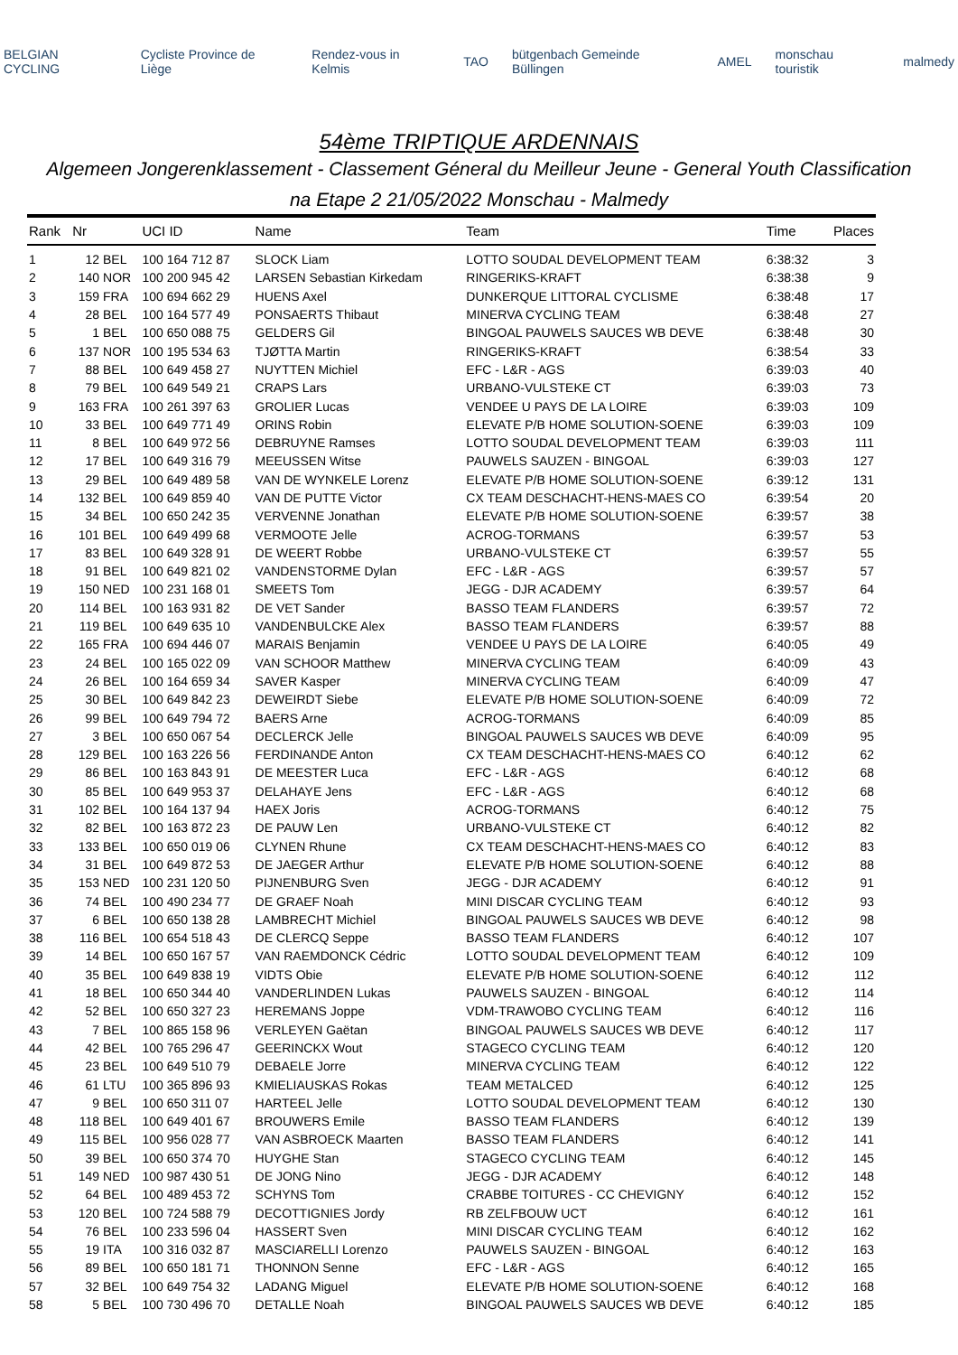BELGIAN CYCLING Cycliste Province de Liège Rendez-vous in Kelmis TAO bütgenbach Gemeinde Büllingen AMEL monschau touristik malmedy
54ème TRIPTIQUE ARDENNAIS
Algemeen Jongerenklassement - Classement Géneral du Meilleur Jeune - General Youth Classification
na Etape 2 21/05/2022 Monschau - Malmedy
| Rank | Nr | | UCI ID | Name | Team | Time | Places |
| --- | --- | --- | --- | --- | --- | --- | --- |
| 1 | 12 | BEL | 100 164 712 87 | SLOCK Liam | LOTTO SOUDAL DEVELOPMENT TEAM | 6:38:32 | 3 |
| 2 | 140 | NOR | 100 200 945 42 | LARSEN Sebastian Kirkedam | RINGERIKS-KRAFT | 6:38:38 | 9 |
| 3 | 159 | FRA | 100 694 662 29 | HUENS Axel | DUNKERQUE LITTORAL CYCLISME | 6:38:48 | 17 |
| 4 | 28 | BEL | 100 164 577 49 | PONSAERTS Thibaut | MINERVA CYCLING TEAM | 6:38:48 | 27 |
| 5 | 1 | BEL | 100 650 088 75 | GELDERS Gil | BINGOAL PAUWELS SAUCES WB DEVE | 6:38:48 | 30 |
| 6 | 137 | NOR | 100 195 534 63 | TJØTTA Martin | RINGERIKS-KRAFT | 6:38:54 | 33 |
| 7 | 88 | BEL | 100 649 458 27 | NUYTTEN Michiel | EFC - L&R - AGS | 6:39:03 | 40 |
| 8 | 79 | BEL | 100 649 549 21 | CRAPS Lars | URBANO-VULSTEKE CT | 6:39:03 | 73 |
| 9 | 163 | FRA | 100 261 397 63 | GROLIER Lucas | VENDEE U PAYS DE LA LOIRE | 6:39:03 | 109 |
| 10 | 33 | BEL | 100 649 771 49 | ORINS Robin | ELEVATE P/B HOME SOLUTION-SOENE | 6:39:03 | 109 |
| 11 | 8 | BEL | 100 649 972 56 | DEBRUYNE Ramses | LOTTO SOUDAL DEVELOPMENT TEAM | 6:39:03 | 111 |
| 12 | 17 | BEL | 100 649 316 79 | MEEUSSEN Witse | PAUWELS SAUZEN - BINGOAL | 6:39:03 | 127 |
| 13 | 29 | BEL | 100 649 489 58 | VAN DE WYNKELE Lorenz | ELEVATE P/B HOME SOLUTION-SOENE | 6:39:12 | 131 |
| 14 | 132 | BEL | 100 649 859 40 | VAN DE PUTTE Victor | CX TEAM DESCHACHT-HENS-MAES CO | 6:39:54 | 20 |
| 15 | 34 | BEL | 100 650 242 35 | VERVENNE Jonathan | ELEVATE P/B HOME SOLUTION-SOENE | 6:39:57 | 38 |
| 16 | 101 | BEL | 100 649 499 68 | VERMOOTE Jelle | ACROG-TORMANS | 6:39:57 | 53 |
| 17 | 83 | BEL | 100 649 328 91 | DE WEERT Robbe | URBANO-VULSTEKE CT | 6:39:57 | 55 |
| 18 | 91 | BEL | 100 649 821 02 | VANDENSTORME Dylan | EFC - L&R - AGS | 6:39:57 | 57 |
| 19 | 150 | NED | 100 231 168 01 | SMEETS Tom | JEGG - DJR ACADEMY | 6:39:57 | 64 |
| 20 | 114 | BEL | 100 163 931 82 | DE VET Sander | BASSO TEAM FLANDERS | 6:39:57 | 72 |
| 21 | 119 | BEL | 100 649 635 10 | VANDENBULCKE Alex | BASSO TEAM FLANDERS | 6:39:57 | 88 |
| 22 | 165 | FRA | 100 694 446 07 | MARAIS Benjamin | VENDEE U PAYS DE LA LOIRE | 6:40:05 | 49 |
| 23 | 24 | BEL | 100 165 022 09 | VAN SCHOOR Matthew | MINERVA CYCLING TEAM | 6:40:09 | 43 |
| 24 | 26 | BEL | 100 164 659 34 | SAVER Kasper | MINERVA CYCLING TEAM | 6:40:09 | 47 |
| 25 | 30 | BEL | 100 649 842 23 | DEWEIRDT Siebe | ELEVATE P/B HOME SOLUTION-SOENE | 6:40:09 | 72 |
| 26 | 99 | BEL | 100 649 794 72 | BAERS Arne | ACROG-TORMANS | 6:40:09 | 85 |
| 27 | 3 | BEL | 100 650 067 54 | DECLERCK Jelle | BINGOAL PAUWELS SAUCES WB DEVE | 6:40:09 | 95 |
| 28 | 129 | BEL | 100 163 226 56 | FERDINANDE Anton | CX TEAM DESCHACHT-HENS-MAES CO | 6:40:12 | 62 |
| 29 | 86 | BEL | 100 163 843 91 | DE MEESTER Luca | EFC - L&R - AGS | 6:40:12 | 68 |
| 30 | 85 | BEL | 100 649 953 37 | DELAHAYE Jens | EFC - L&R - AGS | 6:40:12 | 68 |
| 31 | 102 | BEL | 100 164 137 94 | HAEX Joris | ACROG-TORMANS | 6:40:12 | 75 |
| 32 | 82 | BEL | 100 163 872 23 | DE PAUW Len | URBANO-VULSTEKE CT | 6:40:12 | 82 |
| 33 | 133 | BEL | 100 650 019 06 | CLYNEN Rhune | CX TEAM DESCHACHT-HENS-MAES CO | 6:40:12 | 83 |
| 34 | 31 | BEL | 100 649 872 53 | DE JAEGER Arthur | ELEVATE P/B HOME SOLUTION-SOENE | 6:40:12 | 88 |
| 35 | 153 | NED | 100 231 120 50 | PIJNENBURG Sven | JEGG - DJR ACADEMY | 6:40:12 | 91 |
| 36 | 74 | BEL | 100 490 234 77 | DE GRAEF Noah | MINI DISCAR CYCLING TEAM | 6:40:12 | 93 |
| 37 | 6 | BEL | 100 650 138 28 | LAMBRECHT Michiel | BINGOAL PAUWELS SAUCES WB DEVE | 6:40:12 | 98 |
| 38 | 116 | BEL | 100 654 518 43 | DE CLERCQ Seppe | BASSO TEAM FLANDERS | 6:40:12 | 107 |
| 39 | 14 | BEL | 100 650 167 57 | VAN RAEMDONCK Cédric | LOTTO SOUDAL DEVELOPMENT TEAM | 6:40:12 | 109 |
| 40 | 35 | BEL | 100 649 838 19 | VIDTS Obie | ELEVATE P/B HOME SOLUTION-SOENE | 6:40:12 | 112 |
| 41 | 18 | BEL | 100 650 344 40 | VANDERLINDEN Lukas | PAUWELS SAUZEN - BINGOAL | 6:40:12 | 114 |
| 42 | 52 | BEL | 100 650 327 23 | HEREMANS Joppe | VDM-TRAWOBO CYCLING TEAM | 6:40:12 | 116 |
| 43 | 7 | BEL | 100 865 158 96 | VERLEYEN Gaëtan | BINGOAL PAUWELS SAUCES WB DEVE | 6:40:12 | 117 |
| 44 | 42 | BEL | 100 765 296 47 | GEERINCKX Wout | STAGECO CYCLING TEAM | 6:40:12 | 120 |
| 45 | 23 | BEL | 100 649 510 79 | DEBAELE Jorre | MINERVA CYCLING TEAM | 6:40:12 | 122 |
| 46 | 61 | LTU | 100 365 896 93 | KMIELIAUSKAS Rokas | TEAM METALCED | 6:40:12 | 125 |
| 47 | 9 | BEL | 100 650 311 07 | HARTEEL Jelle | LOTTO SOUDAL DEVELOPMENT TEAM | 6:40:12 | 130 |
| 48 | 118 | BEL | 100 649 401 67 | BROUWERS Emile | BASSO TEAM FLANDERS | 6:40:12 | 139 |
| 49 | 115 | BEL | 100 956 028 77 | VAN ASBROECK Maarten | BASSO TEAM FLANDERS | 6:40:12 | 141 |
| 50 | 39 | BEL | 100 650 374 70 | HUYGHE Stan | STAGECO CYCLING TEAM | 6:40:12 | 145 |
| 51 | 149 | NED | 100 987 430 51 | DE JONG Nino | JEGG - DJR ACADEMY | 6:40:12 | 148 |
| 52 | 64 | BEL | 100 489 453 72 | SCHYNS Tom | CRABBE TOITURES - CC CHEVIGNY | 6:40:12 | 152 |
| 53 | 120 | BEL | 100 724 588 79 | DECOTTIGNIES Jordy | RB ZELFBOUW UCT | 6:40:12 | 161 |
| 54 | 76 | BEL | 100 233 596 04 | HASSERT Sven | MINI DISCAR CYCLING TEAM | 6:40:12 | 162 |
| 55 | 19 | ITA | 100 316 032 87 | MASCIARELLI Lorenzo | PAUWELS SAUZEN - BINGOAL | 6:40:12 | 163 |
| 56 | 89 | BEL | 100 650 181 71 | THONNON Senne | EFC - L&R - AGS | 6:40:12 | 165 |
| 57 | 32 | BEL | 100 649 754 32 | LADANG Miguel | ELEVATE P/B HOME SOLUTION-SOENE | 6:40:12 | 168 |
| 58 | 5 | BEL | 100 730 496 70 | DETALLE Noah | BINGOAL PAUWELS SAUCES WB DEVE | 6:40:12 | 185 |